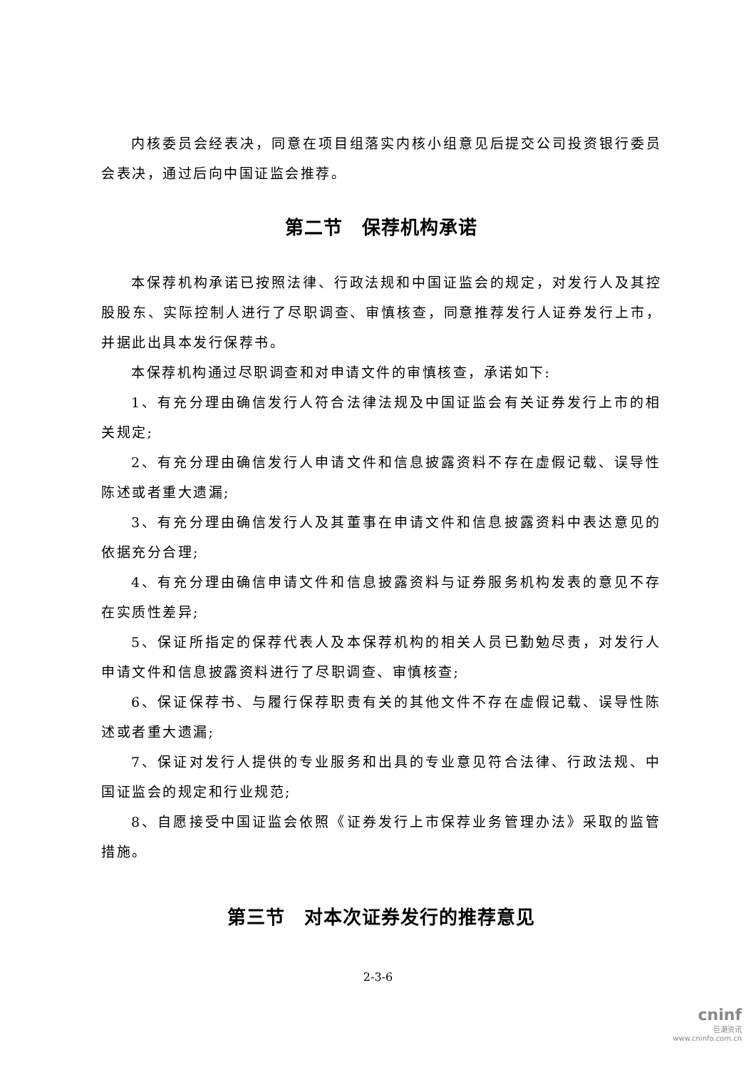内核委员会经表决，同意在项目组落实内核小组意见后提交公司投资银行委员会表决，通过后向中国证监会推荐。
第二节　保荐机构承诺
本保荐机构承诺已按照法律、行政法规和中国证监会的规定，对发行人及其控股股东、实际控制人进行了尽职调查、审慎核查，同意推荐发行人证券发行上市，并据此出具本发行保荐书。
本保荐机构通过尽职调查和对申请文件的审慎核查，承诺如下:
1、有充分理由确信发行人符合法律法规及中国证监会有关证券发行上市的相关规定;
2、有充分理由确信发行人申请文件和信息披露资料不存在虚假记载、误导性陈述或者重大遗漏;
3、有充分理由确信发行人及其董事在申请文件和信息披露资料中表达意见的依据充分合理;
4、有充分理由确信申请文件和信息披露资料与证券服务机构发表的意见不存在实质性差异;
5、保证所指定的保荐代表人及本保荐机构的相关人员已勤勉尽责，对发行人申请文件和信息披露资料进行了尽职调查、审慎核查;
6、保证保荐书、与履行保荐职责有关的其他文件不存在虚假记载、误导性陈述或者重大遗漏;
7、保证对发行人提供的专业服务和出具的专业意见符合法律、行政法规、中国证监会的规定和行业规范;
8、自愿接受中国证监会依照《证券发行上市保荐业务管理办法》采取的监管措施。
第三节　对本次证券发行的推荐意见
2-3-6
cninf
巨潮资讯
www.cninfo.com.cn